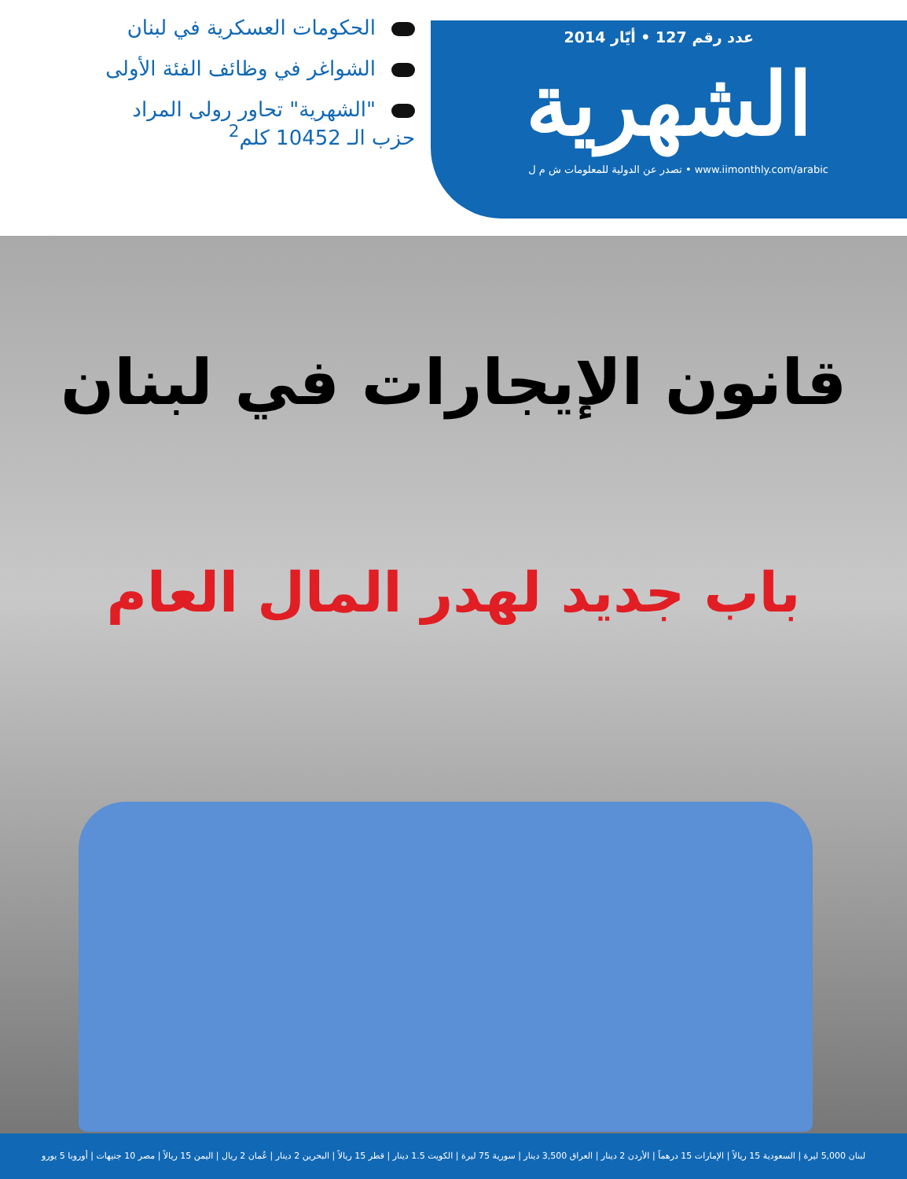عدد رقم 127 • أيّار 2014
الشهرية
www.iimonthly.com/arabic • تصدر عن الدولية للمعلومات ش م ل
الحكومات العسكرية في لبنان
الشواغر في وظائف الفئة الأولى
"الشهرية" تحاور رولى المراد
حزب الـ 10452 كلم<sup>2</sup>
قانون الإيجارات في لبنان
باب جديد لهدر المال العام
لبنان 5,000 ليرة | السعودية 15 ريالاً | الإمارات 15 درهماً | الأردن 2 دينار | العراق 3,500 دينار | سورية 75 ليرة | الكويت 1.5 دينار | قطر 15 ريالاً | البحرين 2 دينار | عُمان 2 ريال | اليمن 15 ريالاً | مصر 10 جنيهات | أوروبا 5 يورو